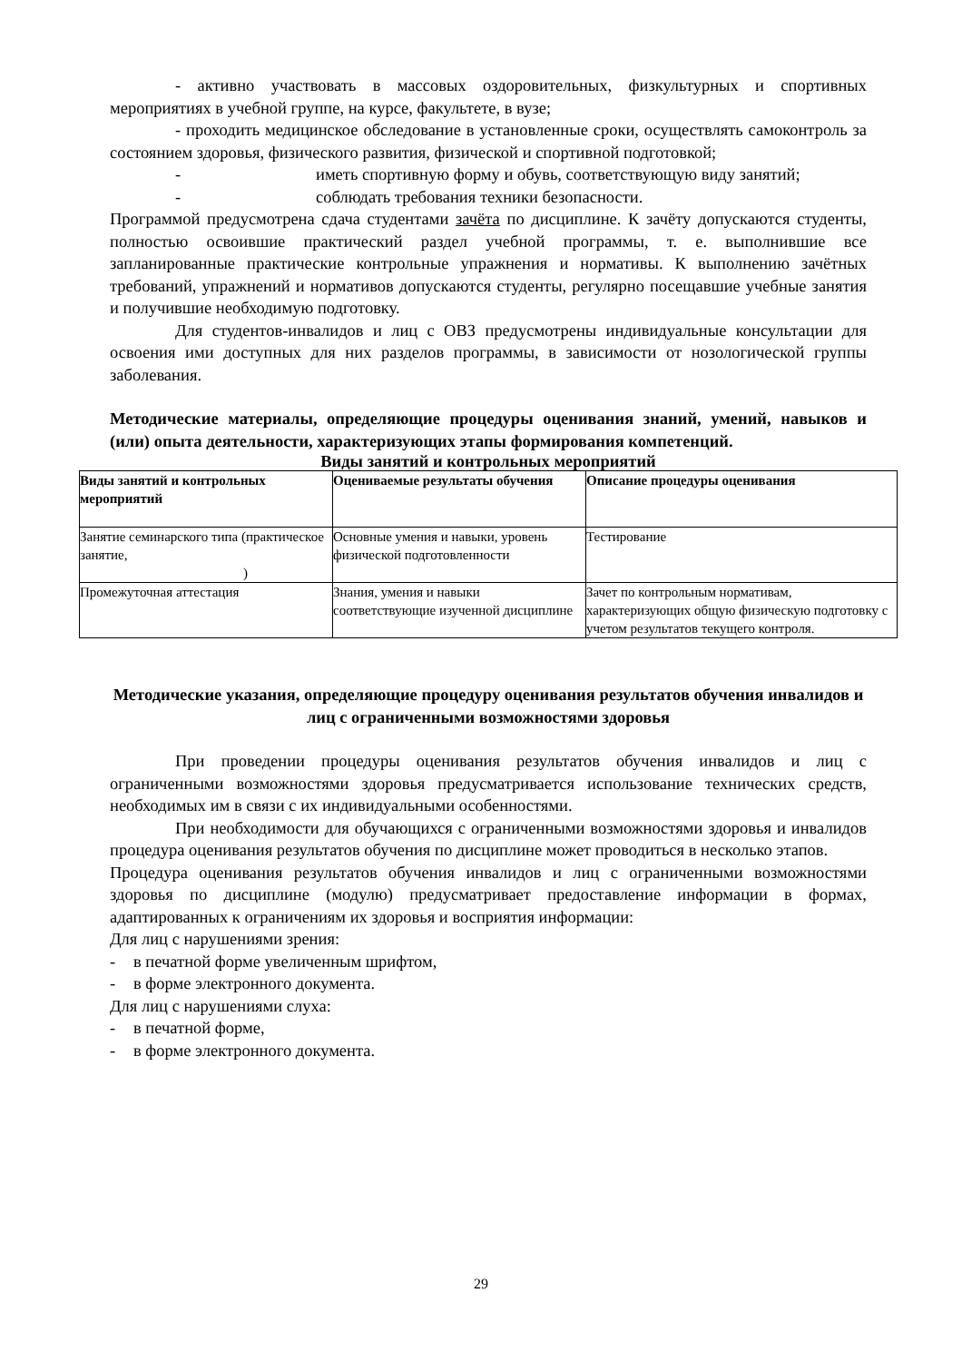- активно участвовать в массовых оздоровительных, физкультурных и спортивных мероприятиях в учебной группе, на курсе, факультете, в вузе;
- проходить медицинское обследование в установленные сроки, осуществлять самоконтроль за состоянием здоровья, физического развития, физической и спортивной подготовкой;
- иметь спортивную форму и обувь, соответствующую виду занятий;
- соблюдать требования техники безопасности.
Программой предусмотрена сдача студентами зачёта по дисциплине. К зачёту допускаются студенты, полностью освоившие практический раздел учебной программы, т. е. выполнившие все запланированные практические контрольные упражнения и нормативы. К выполнению зачётных требований, упражнений и нормативов допускаются студенты, регулярно посещавшие учебные занятия и получившие необходимую подготовку.
Для студентов-инвалидов и лиц с ОВЗ предусмотрены индивидуальные консультации для освоения ими доступных для них разделов программы, в зависимости от нозологической группы заболевания.
Методические материалы, определяющие процедуры оценивания знаний, умений, навыков и (или) опыта деятельности, характеризующих этапы формирования компетенций.
Виды занятий и контрольных мероприятий
| Виды занятий и контрольных мероприятий | Оцениваемые результаты обучения | Описание процедуры оценивания |
| --- | --- | --- |
| Занятие семинарского типа (практическое занятие, ) | Основные умения и навыки, уровень физической подготовленности | Тестирование |
| Промежуточная аттестация | Знания, умения и навыки соответствующие изученной дисциплине | Зачет по контрольным нормативам, характеризующих общую физическую подготовку с учетом результатов текущего контроля. |
Методические указания, определяющие процедуру оценивания результатов обучения инвалидов и лиц с ограниченными возможностями здоровья
При проведении процедуры оценивания результатов обучения инвалидов и лиц с ограниченными возможностями здоровья предусматривается использование технических средств, необходимых им в связи с их индивидуальными особенностями.
При необходимости для обучающихся с ограниченными возможностями здоровья и инвалидов процедура оценивания результатов обучения по дисциплине может проводиться в несколько этапов.
Процедура оценивания результатов обучения инвалидов и лиц с ограниченными возможностями здоровья по дисциплине (модулю) предусматривает предоставление информации в формах, адаптированных к ограничениям их здоровья и восприятия информации:
Для лиц с нарушениями зрения:
- в печатной форме увеличенным шрифтом,
- в форме электронного документа.
Для лиц с нарушениями слуха:
- в печатной форме,
- в форме электронного документа.
29